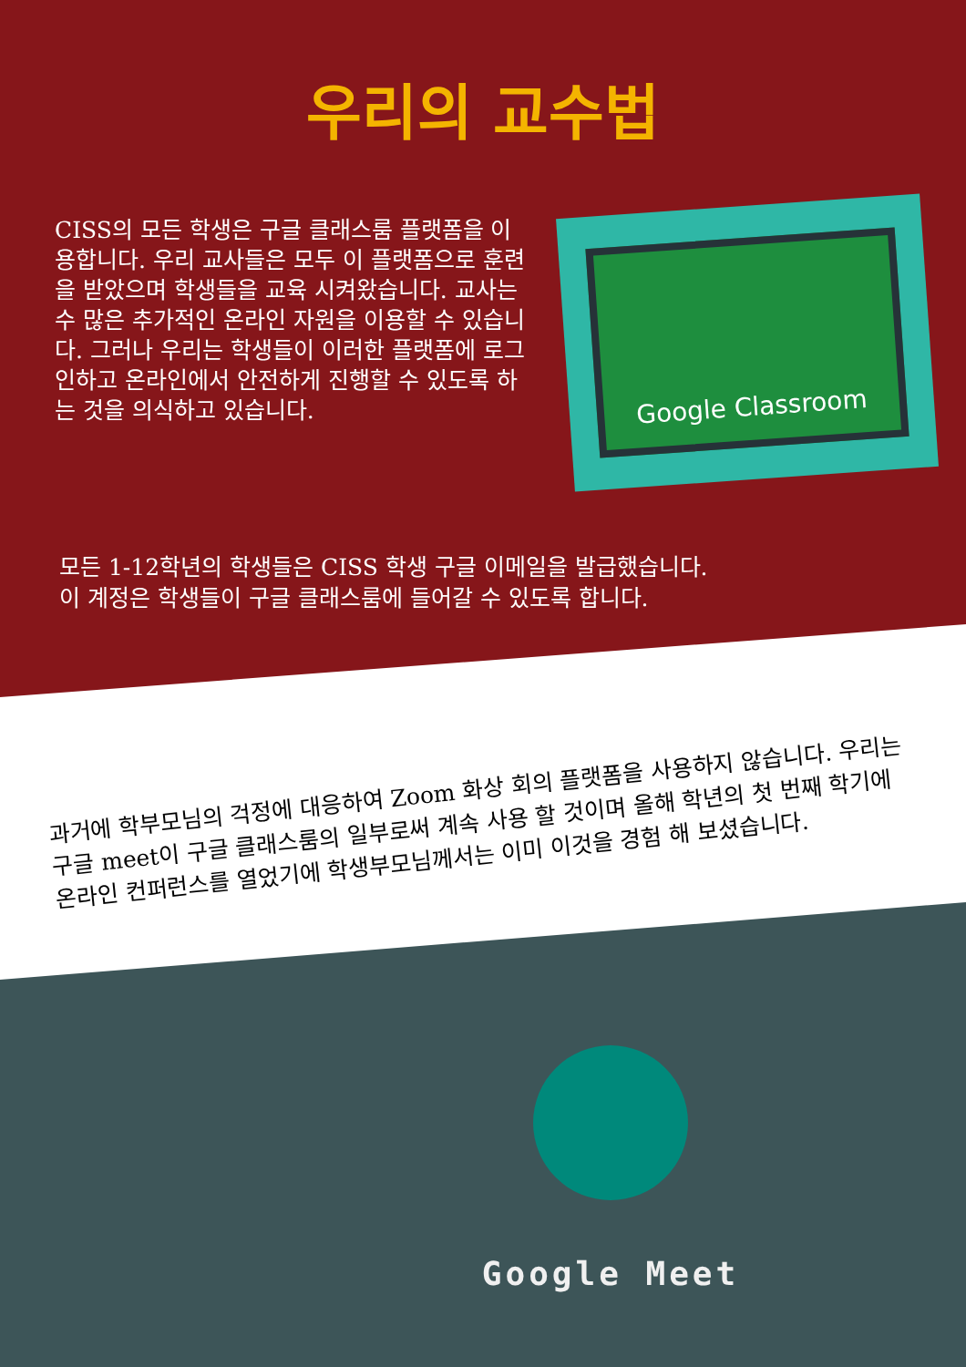우리의 교수법
CISS의 모든 학생은 구글 클래스룸 플랫폼을 이용합니다. 우리 교사들은 모두 이 플랫폼으로 훈련을 받았으며 학생들을 교육 시켜왔습니다. 교사는 수 많은 추가적인 온라인 자원을 이용할 수 있습니다. 그러나 우리는 학생들이 이러한 플랫폼에 로그인하고 온라인에서 안전하게 진행할 수 있도록 하는 것을 의식하고 있습니다.
Google Classroom
모든 1-12학년의 학생들은 CISS 학생 구글 이메일을 발급했습니다.
이 계정은 학생들이 구글 클래스룸에 들어갈 수 있도록 합니다.
과거에 학부모님의 걱정에 대응하여 Zoom 화상 회의 플랫폼을 사용하지 않습니다. 우리는 구글 meet이 구글 클래스룸의 일부로써 계속 사용 할 것이며 올해 학년의 첫 번째 학기에 온라인 컨퍼런스를 열었기에 학생부모님께서는 이미 이것을 경험 해 보셨습니다.
Google Meet